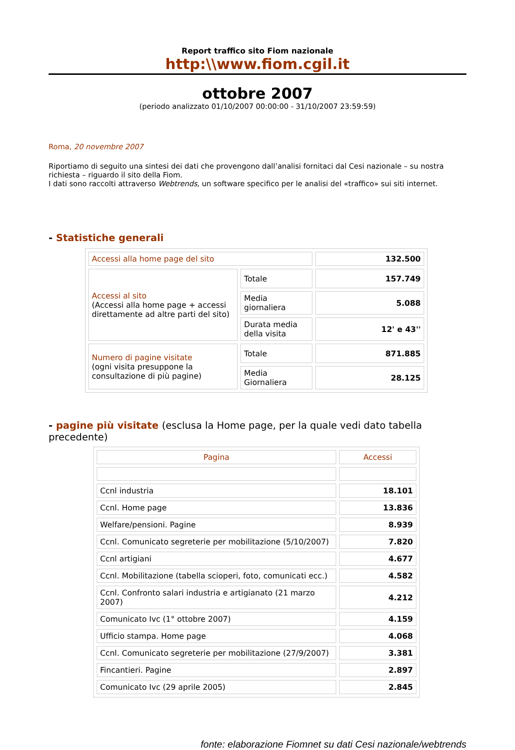Report traffico sito Fiom nazionale
http:\\www.fiom.cgil.it
ottobre 2007
(periodo analizzato 01/10/2007 00:00:00 - 31/10/2007 23:59:59)
Roma, 20 novembre 2007
Riportiamo di seguito una sintesi dei dati che provengono dall’analisi fornitaci dal Cesi nazionale – su nostra richiesta – riguardo il sito della Fiom.
I dati sono raccolti attraverso Webtrends, un software specifico per le analisi del «traffico» sui siti internet.
- Statistiche generali
| Accessi alla home page del sito | | 132.500 |
| Accessi al sito (Accessi alla home page + accessi direttamente ad altre parti del sito) | Totale | 157.749 |
| | Media giornaliera | 5.088 |
| | Durata media della visita | 12' e 43'' |
| Numero di pagine visitate (ogni visita presuppone la consultazione di più pagine) | Totale | 871.885 |
| | Media Giornaliera | 28.125 |
- pagine più visitate (esclusa la Home page, per la quale vedi dato tabella precedente)
| Pagina | Accessi |
| Ccnl industria | 18.101 |
| Ccnl. Home page | 13.836 |
| Welfare/pensioni. Pagine | 8.939 |
| Ccnl. Comunicato segreterie per mobilitazione (5/10/2007) | 7.820 |
| Ccnl artigiani | 4.677 |
| Ccnl. Mobilitazione (tabella scioperi, foto, comunicati ecc.) | 4.582 |
| Ccnl. Confronto salari industria e artigianato (21 marzo 2007) | 4.212 |
| Comunicato Ivc (1° ottobre 2007) | 4.159 |
| Ufficio stampa. Home page | 4.068 |
| Ccnl. Comunicato segreterie per mobilitazione (27/9/2007) | 3.381 |
| Fincantieri. Pagine | 2.897 |
| Comunicato Ivc (29 aprile 2005) | 2.845 |
fonte: elaborazione Fiomnet su dati Cesi nazionale/webtrends